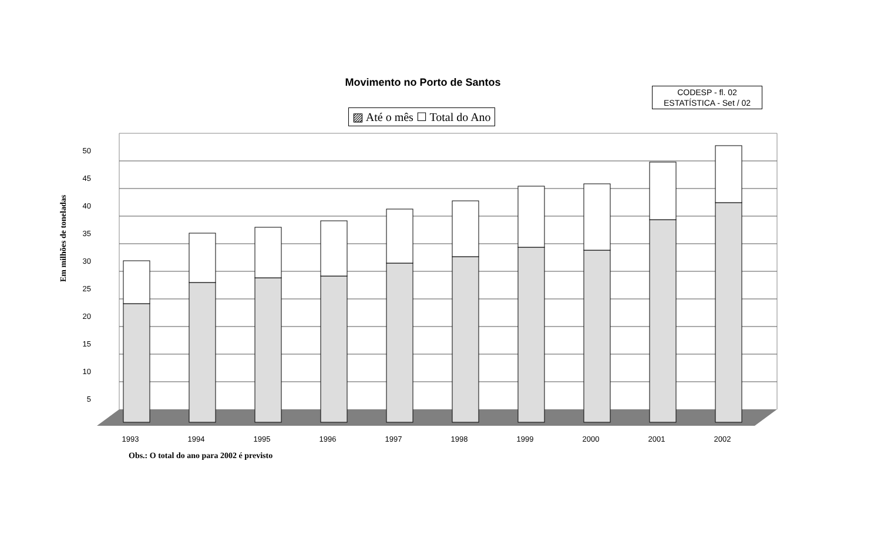Movimento no Porto de Santos
CODESP - fl. 02
ESTATÍSTICA - Set / 02
▨ Até o mês ☐ Total do Ano
Em milhões de toneladas
50
45
40
35
30
25
20
15
10
5
1993
1994
1995
1996
1997
1998
1999
2000
2001
2002
Obs.: O total do ano para 2002 é previsto